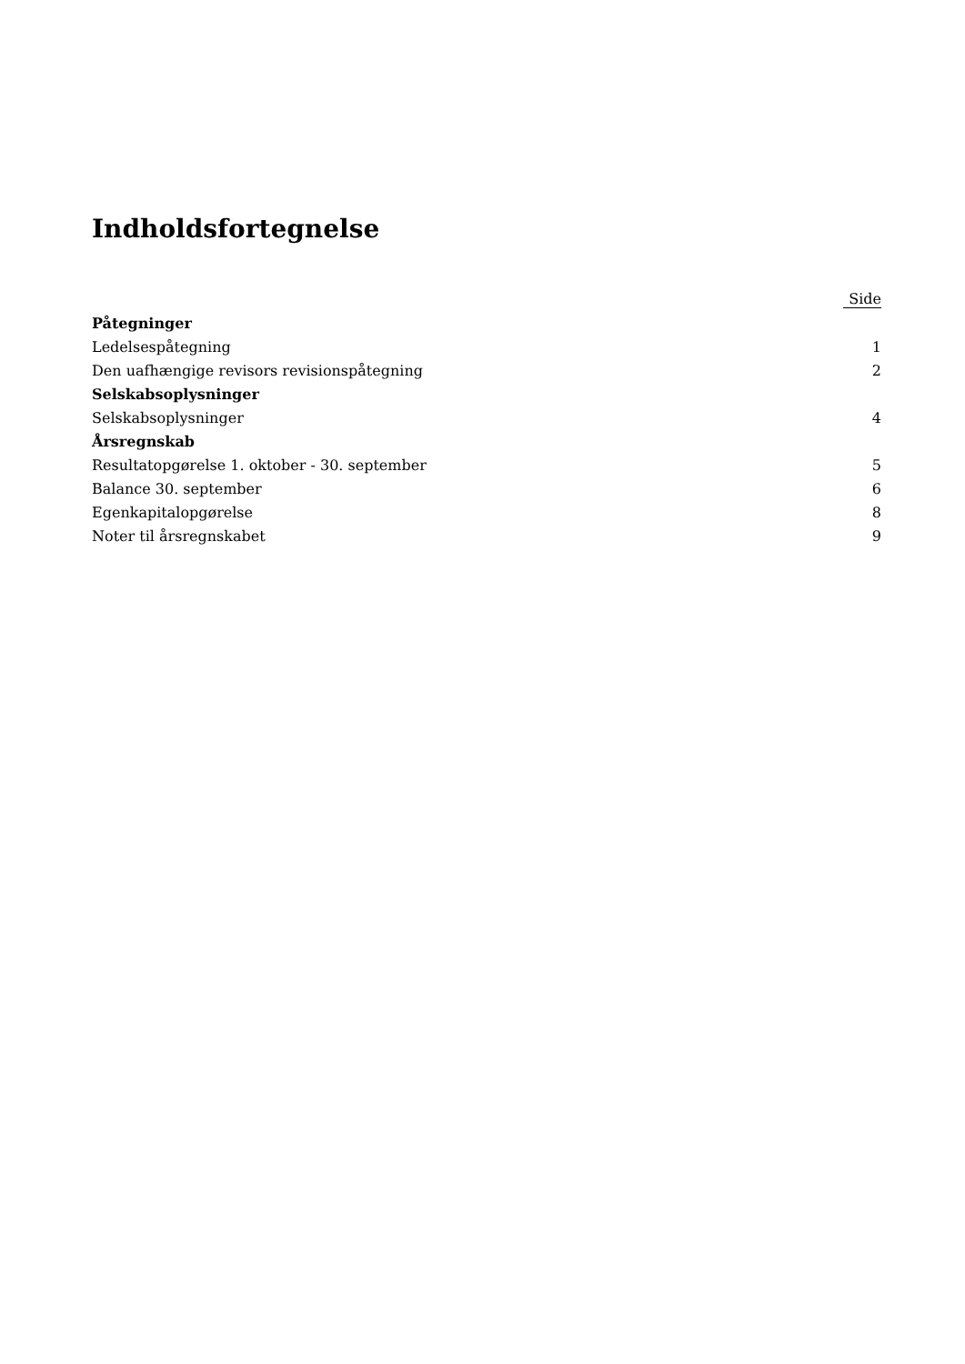Indholdsfortegnelse
| | Side |
| Påtegninger | |
| Ledelsespåtegning | 1 |
| Den uafhængige revisors revisionspåtegning | 2 |
| Selskabsoplysninger | |
| Selskabsoplysninger | 4 |
| Årsregnskab | |
| Resultatopgørelse 1. oktober - 30. september | 5 |
| Balance 30. september | 6 |
| Egenkapitalopgørelse | 8 |
| Noter til årsregnskabet | 9 |